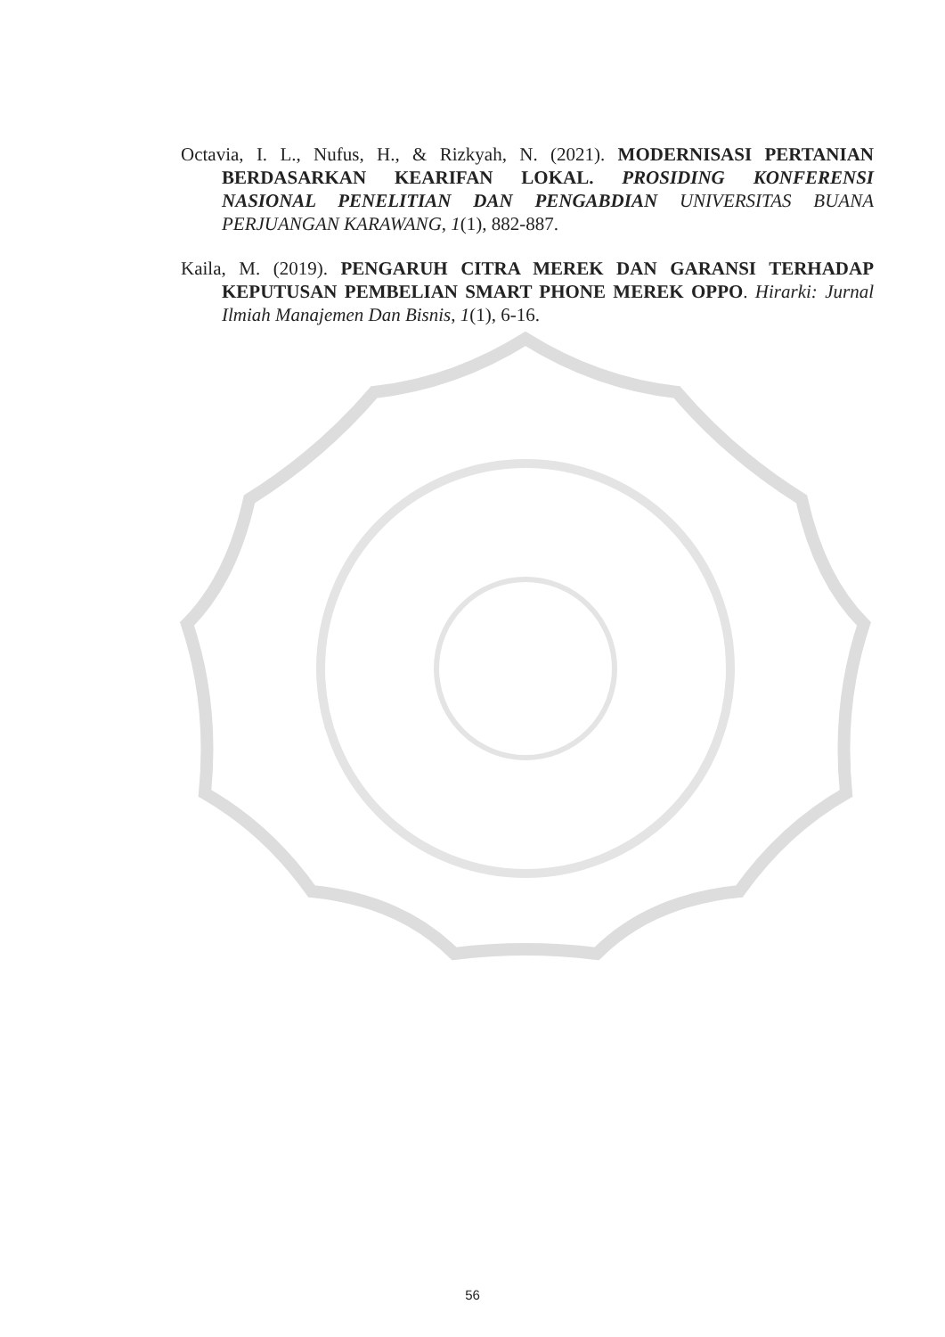Octavia, I. L., Nufus, H., & Rizkyah, N. (2021). MODERNISASI PERTANIAN BERDASARKAN KEARIFAN LOKAL. PROSIDING KONFERENSI NASIONAL PENELITIAN DAN PENGABDIAN UNIVERSITAS BUANA PERJUANGAN KARAWANG, 1(1), 882-887.
Kaila, M. (2019). PENGARUH CITRA MEREK DAN GARANSI TERHADAP KEPUTUSAN PEMBELIAN SMART PHONE MEREK OPPO. Hirarki: Jurnal Ilmiah Manajemen Dan Bisnis, 1(1), 6-16.
56